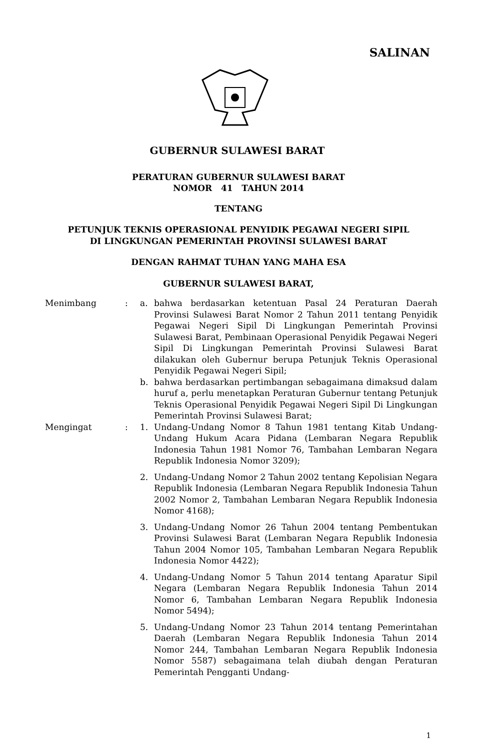SALINAN
GUBERNUR SULAWESI BARAT
PERATURAN GUBERNUR SULAWESI BARAT
NOMOR 41 TAHUN 2014
TENTANG
PETUNJUK TEKNIS OPERASIONAL PENYIDIK PEGAWAI NEGERI SIPIL
DI LINGKUNGAN PEMERINTAH PROVINSI SULAWESI BARAT
DENGAN RAHMAT TUHAN YANG MAHA ESA
GUBERNUR SULAWESI BARAT,
Menimbang : a. bahwa berdasarkan ketentuan Pasal 24 Peraturan Daerah Provinsi Sulawesi Barat Nomor 2 Tahun 2011 tentang Penyidik Pegawai Negeri Sipil Di Lingkungan Pemerintah Provinsi Sulawesi Barat, Pembinaan Operasional Penyidik Pegawai Negeri Sipil Di Lingkungan Pemerintah Provinsi Sulawesi Barat dilakukan oleh Gubernur berupa Petunjuk Teknis Operasional Penyidik Pegawai Negeri Sipil;
b. bahwa berdasarkan pertimbangan sebagaimana dimaksud dalam huruf a, perlu menetapkan Peraturan Gubernur tentang Petunjuk Teknis Operasional Penyidik Pegawai Negeri Sipil Di Lingkungan Pemerintah Provinsi Sulawesi Barat;
Mengingat : 1. Undang-Undang Nomor 8 Tahun 1981 tentang Kitab Undang-Undang Hukum Acara Pidana (Lembaran Negara Republik Indonesia Tahun 1981 Nomor 76, Tambahan Lembaran Negara Republik Indonesia Nomor 3209);
2. Undang-Undang Nomor 2 Tahun 2002 tentang Kepolisian Negara Republik Indonesia (Lembaran Negara Republik Indonesia Tahun 2002 Nomor 2, Tambahan Lembaran Negara Republik Indonesia Nomor 4168);
3. Undang-Undang Nomor 26 Tahun 2004 tentang Pembentukan Provinsi Sulawesi Barat (Lembaran Negara Republik Indonesia Tahun 2004 Nomor 105, Tambahan Lembaran Negara Republik Indonesia Nomor 4422);
4. Undang-Undang Nomor 5 Tahun 2014 tentang Aparatur Sipil Negara (Lembaran Negara Republik Indonesia Tahun 2014 Nomor 6, Tambahan Lembaran Negara Republik Indonesia Nomor 5494);
5. Undang-Undang Nomor 23 Tahun 2014 tentang Pemerintahan Daerah (Lembaran Negara Republik Indonesia Tahun 2014 Nomor 244, Tambahan Lembaran Negara Republik Indonesia Nomor 5587) sebagaimana telah diubah dengan Peraturan Pemerintah Pengganti Undang-
1